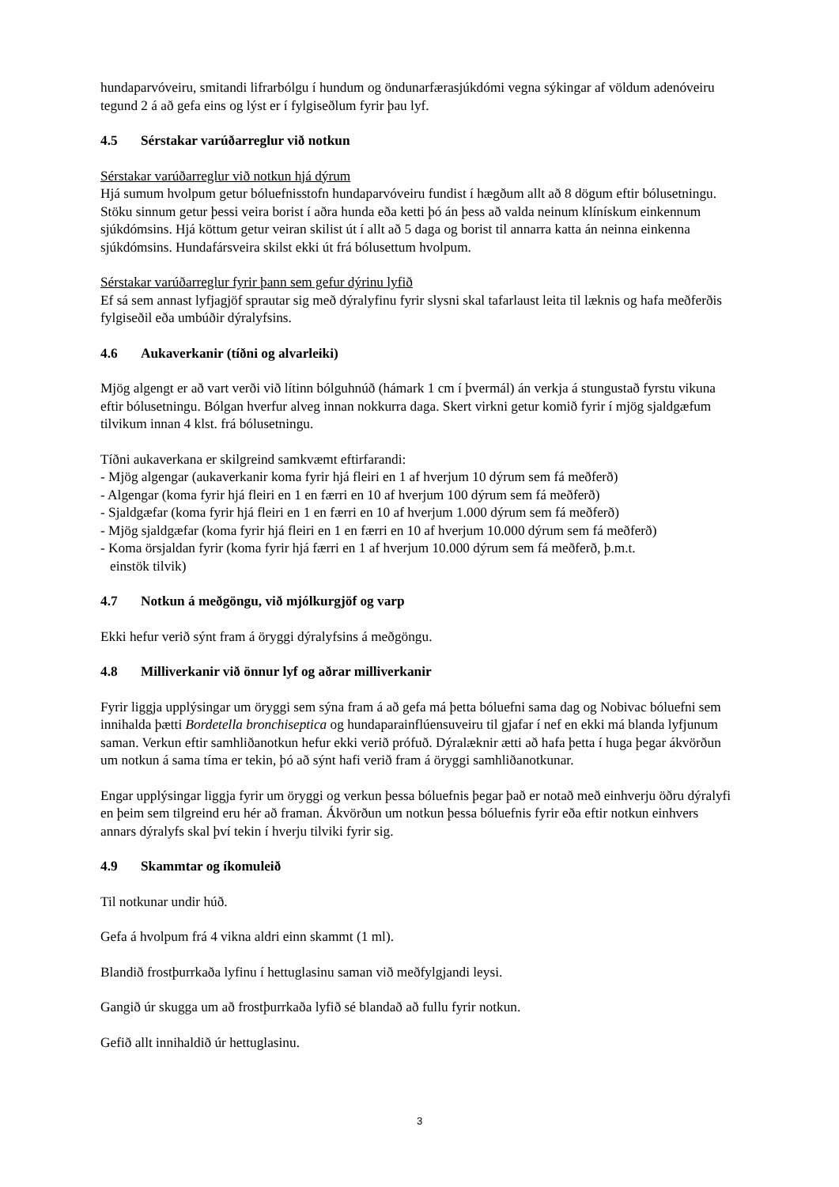hundaparvóveiru, smitandi lifrarbólgu í hundum og öndunarfærasjúkdómi vegna sýkingar af völdum adenóveiru tegund 2 á að gefa eins og lýst er í fylgiseðlum fyrir þau lyf.
4.5 Sérstakar varúðarreglur við notkun
Sérstakar varúðarreglur við notkun hjá dýrum
Hjá sumum hvolpum getur bóluefnisstofn hundaparvóveiru fundist í hægðum allt að 8 dögum eftir bólusetningu. Stöku sinnum getur þessi veira borist í aðra hunda eða ketti þó án þess að valda neinum klínískum einkennum sjúkdómsins. Hjá köttum getur veiran skilist út í allt að 5 daga og borist til annarra katta án neinna einkenna sjúkdómsins. Hundafársveira skilst ekki út frá bólusettum hvolpum.
Sérstakar varúðarreglur fyrir þann sem gefur dýrinu lyfið
Ef sá sem annast lyfjagjöf sprautar sig með dýralyfinu fyrir slysni skal tafarlaust leita til læknis og hafa meðferðis fylgiseðil eða umbúðir dýralyfsins.
4.6 Aukaverkanir (tíðni og alvarleiki)
Mjög algengt er að vart verði við lítinn bólguhnúð (hámark 1 cm í þvermál) án verkja á stungustað fyrstu vikuna eftir bólusetningu. Bólgan hverfur alveg innan nokkurra daga. Skert virkni getur komið fyrir í mjög sjaldgæfum tilvikum innan 4 klst. frá bólusetningu.
Tíðni aukaverkana er skilgreind samkvæmt eftirfarandi:
- Mjög algengar (aukaverkanir koma fyrir hjá fleiri en 1 af hverjum 10 dýrum sem fá meðferð)
- Algengar (koma fyrir hjá fleiri en 1 en færri en 10 af hverjum 100 dýrum sem fá meðferð)
- Sjaldgæfar (koma fyrir hjá fleiri en 1 en færri en 10 af hverjum 1.000 dýrum sem fá meðferð)
- Mjög sjaldgæfar (koma fyrir hjá fleiri en 1 en færri en 10 af hverjum 10.000 dýrum sem fá meðferð)
- Koma örsjaldan fyrir (koma fyrir hjá færri en 1 af hverjum 10.000 dýrum sem fá meðferð, þ.m.t.
einstök tilvik)
4.7 Notkun á meðgöngu, við mjólkurgjöf og varp
Ekki hefur verið sýnt fram á öryggi dýralyfsins á meðgöngu.
4.8 Milliverkanir við önnur lyf og aðrar milliverkanir
Fyrir liggja upplýsingar um öryggi sem sýna fram á að gefa má þetta bóluefni sama dag og Nobivac bóluefni sem innihalda þætti Bordetella bronchiseptica og hundaparainflúensuveiru til gjafar í nef en ekki má blanda lyfjunum saman. Verkun eftir samhliðanotkun hefur ekki verið prófuð. Dýralæknir ætti að hafa þetta í huga þegar ákvörðun um notkun á sama tíma er tekin, þó að sýnt hafi verið fram á öryggi samhliðanotkunar.
Engar upplýsingar liggja fyrir um öryggi og verkun þessa bóluefnis þegar það er notað með einhverju öðru dýralyfi en þeim sem tilgreind eru hér að framan. Ákvörðun um notkun þessa bóluefnis fyrir eða eftir notkun einhvers annars dýralyfs skal því tekin í hverju tilviki fyrir sig.
4.9 Skammtar og íkomuleið
Til notkunar undir húð.
Gefa á hvolpum frá 4 vikna aldri einn skammt (1 ml).
Blandið frostþurrkaða lyfinu í hettuglasinu saman við meðfylgjandi leysi.
Gangið úr skugga um að frostþurrkaða lyfið sé blandað að fullu fyrir notkun.
Gefið allt innihaldið úr hettuglasinu.
3